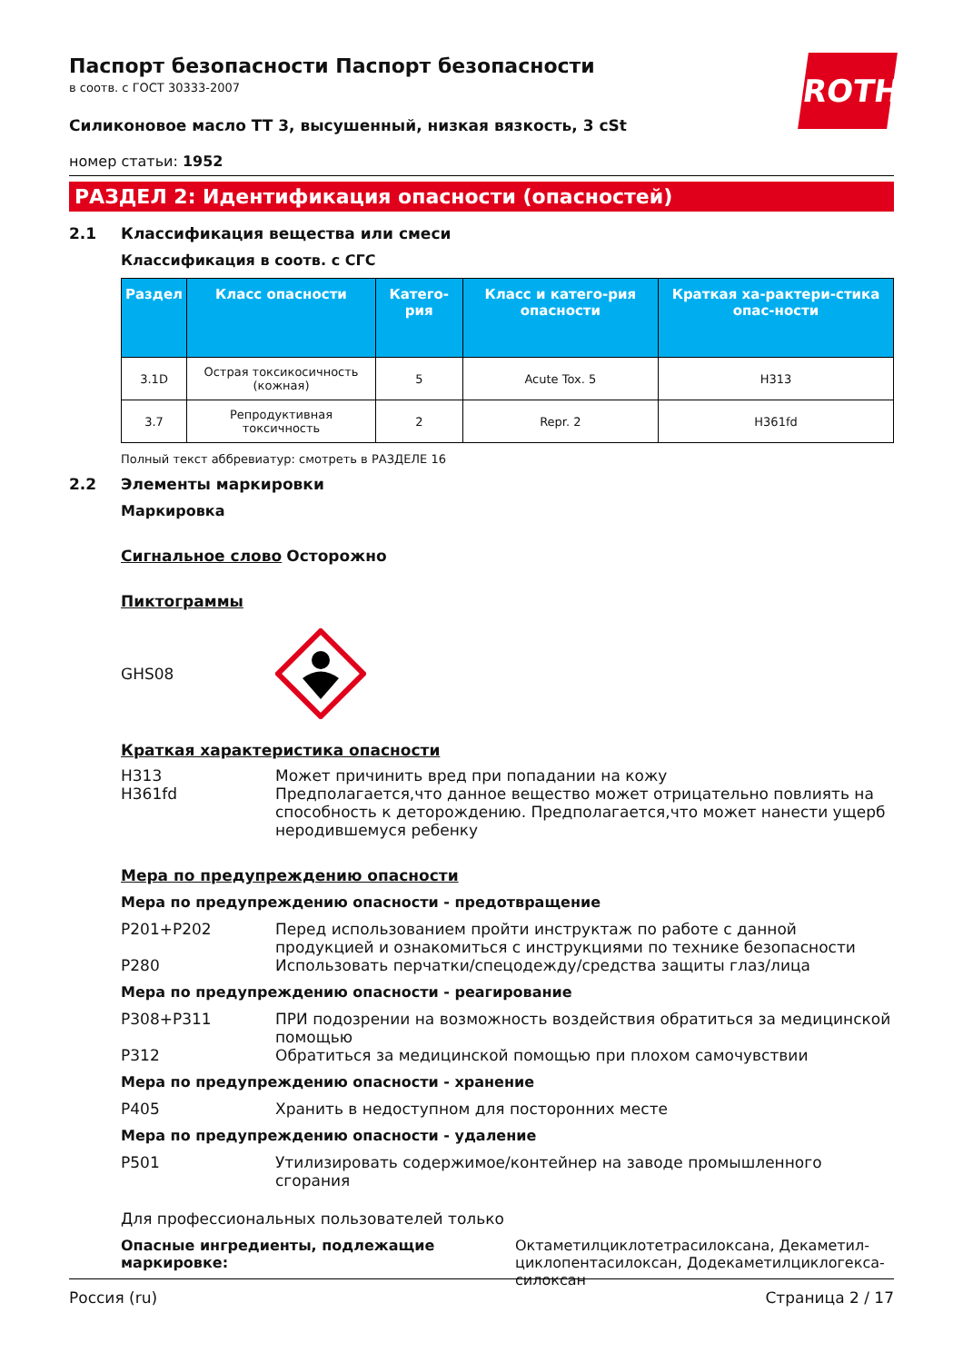ROTH
Паспорт безопасности Паспорт безопасности
в соотв. с ГОСТ 30333-2007
Силиконовое масло TT 3, высушенный, низкая вязкость, 3 cSt
номер статьи: 1952
РАЗДЕЛ 2: Идентификация опасности (опасностей)
2.1 Классификация вещества или смеси
Классификация в соотв. с СГС
| Раздел | Класс опасности | Катего-рия | Класс и катего-рия опасности | Краткая ха-рактери-стика опас-ности |
| --- | --- | --- | --- | --- |
| 3.1D | Острая токсикосичность (кожная) | 5 | Acute Tox. 5 | H313 |
| 3.7 | Репродуктивная токсичность | 2 | Repr. 2 | H361fd |
Полный текст аббревиатур: смотреть в РАЗДЕЛЕ 16
2.2 Элементы маркировки
Маркировка
Сигнальное слово Осторожно
Пиктограммы
GHS08
Краткая характеристика опасности
H313 Может причинить вред при попадании на кожу
H361fd Предполагается,что данное вещество может отрицательно повлиять на способность к деторождению. Предполагается,что может нанести ущерб неродившемуся ребенку
Мера по предупреждению опасности
Мера по предупреждению опасности - предотвращение
P201+P202 Перед использованием пройти инструктаж по работе с данной продукцией и ознакомиться с инструкциями по технике безопасности
P280 Использовать перчатки/спецодежду/средства защиты глаз/лица
Мера по предупреждению опасности - реагирование
P308+P311 ПРИ подозрении на возможность воздействия обратиться за медицинской помощью
P312 Обратиться за медицинской помощью при плохом самочувствии
Мера по предупреждению опасности - хранение
P405 Хранить в недоступном для посторонних месте
Мера по предупреждению опасности - удаление
P501 Утилизировать содержимое/контейнер на заводе промышленного сгорания
Для профессиональных пользователей только
Опасные ингредиенты, подлежащие маркировке: Октаметилциклотетрасилоксана, Декаметил-циклопентасилоксан, Додекаметилциклогекса-силоксан
Россия (ru) Страница 2 / 17